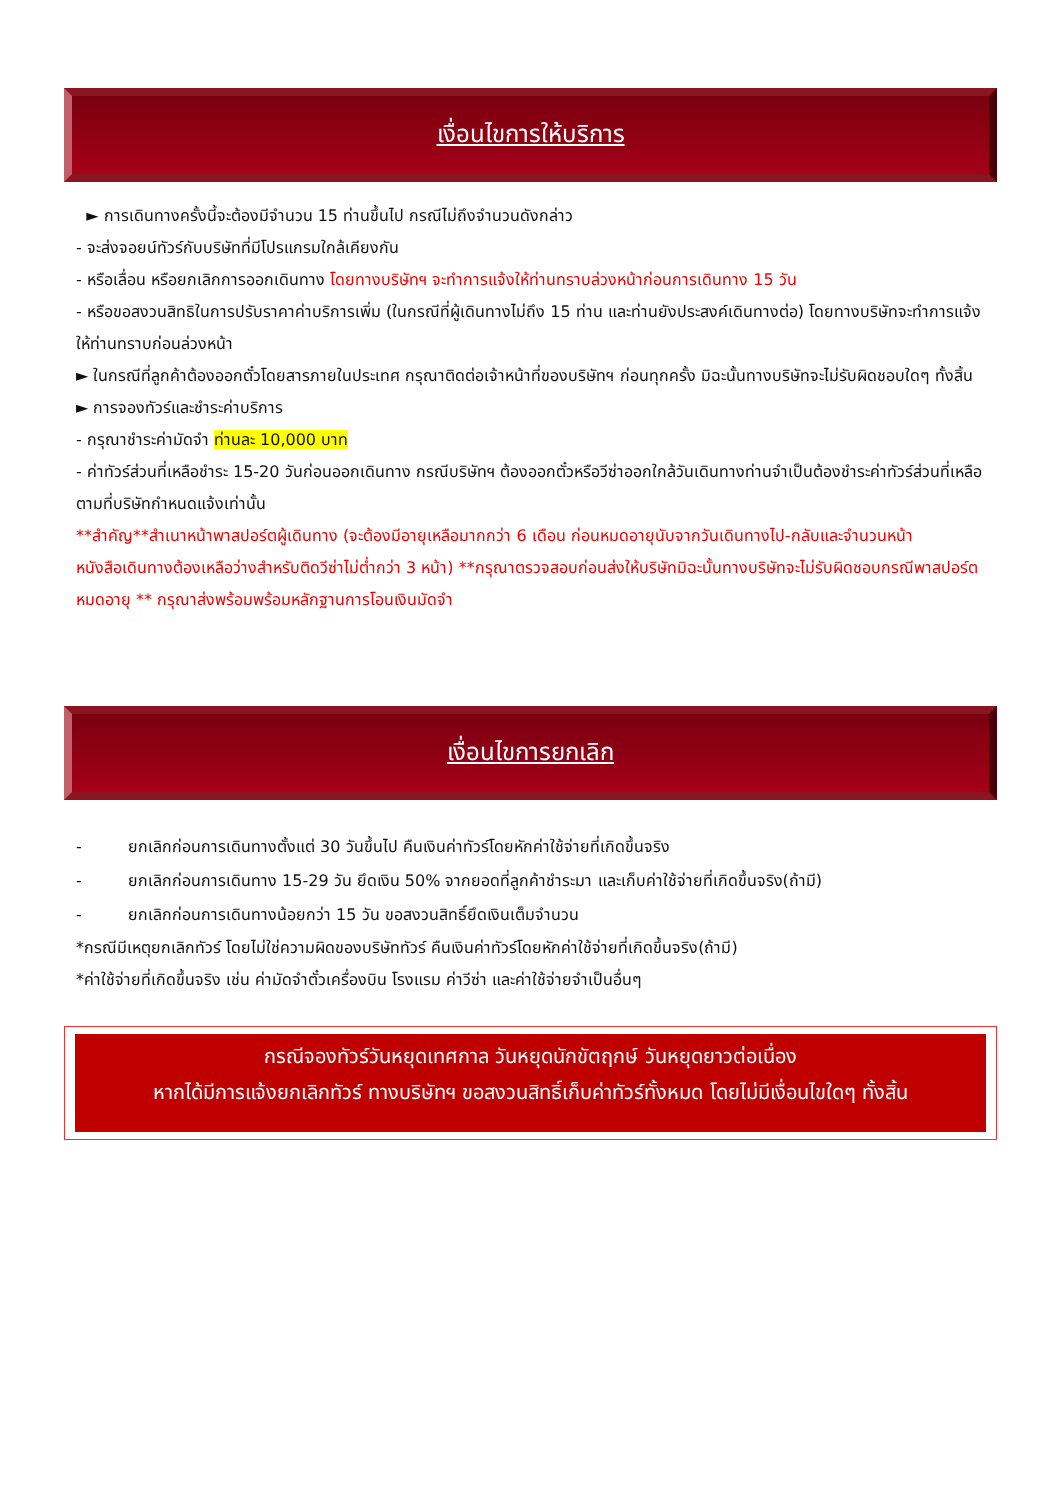เงื่อนไขการให้บริการ
► การเดินทางครั้งนี้จะต้องมีจำนวน 15 ท่านขึ้นไป กรณีไม่ถึงจำนวนดังกล่าว
- จะส่งจอยน์ทัวร์กับบริษัทที่มีโปรแกรมใกล้เคียงกัน
- หรือเลื่อน หรือยกเลิกการออกเดินทาง โดยทางบริษัทฯ จะทำการแจ้งให้ท่านทราบล่วงหน้าก่อนการเดินทาง 15 วัน
- หรือขอสงวนสิทธิในการปรับราคาค่าบริการเพิ่ม (ในกรณีที่ผู้เดินทางไม่ถึง 15 ท่าน และท่านยังประสงค์เดินทางต่อ) โดยทางบริษัทจะทำการแจ้งให้ท่านทราบก่อนล่วงหน้า
► ในกรณีที่ลูกค้าต้องออกตั๋วโดยสารภายในประเทศ กรุณาติดต่อเจ้าหน้าที่ของบริษัทฯ ก่อนทุกครั้ง มิฉะนั้นทางบริษัทจะไม่รับผิดชอบใดๆ ทั้งสิ้น
► การจองทัวร์และชำระค่าบริการ
- กรุณาชำระค่ามัดจำ ท่านละ 10,000 บาท
- ค่าทัวร์ส่วนที่เหลือชำระ 15-20 วันก่อนออกเดินทาง กรณีบริษัทฯ ต้องออกตั๋วหรือวีซ่าออกใกล้วันเดินทางท่านจำเป็นต้องชำระค่าทัวร์ส่วนที่เหลือตามที่บริษัทกำหนดแจ้งเท่านั้น
**สำคัญ**สำเนาหน้าพาสปอร์ตผู้เดินทาง (จะต้องมีอายุเหลือมากกว่า 6 เดือน ก่อนหมดอายุนับจากวันเดินทางไป-กลับและจำนวนหน้าหนังสือเดินทางต้องเหลือว่างสำหรับติดวีซ่าไม่ต่ำกว่า 3 หน้า) **กรุณาตรวจสอบก่อนส่งให้บริษัทมิฉะนั้นทางบริษัทจะไม่รับผิดชอบกรณีพาสปอร์ตหมดอายุ ** กรุณาส่งพร้อมพร้อมหลักฐานการโอนเงินมัดจำ
เงื่อนไขการยกเลิก
- ยกเลิกก่อนการเดินทางตั้งแต่ 30 วันขึ้นไป คืนเงินค่าทัวร์โดยหักค่าใช้จ่ายที่เกิดขึ้นจริง
- ยกเลิกก่อนการเดินทาง 15-29 วัน ยึดเงิน 50% จากยอดที่ลูกค้าชำระมา และเก็บค่าใช้จ่ายที่เกิดขึ้นจริง(ถ้ามี)
- ยกเลิกก่อนการเดินทางน้อยกว่า 15 วัน ขอสงวนสิทธิ์ยึดเงินเต็มจำนวน
*กรณีมีเหตุยกเลิกทัวร์ โดยไม่ใช่ความผิดของบริษัททัวร์ คืนเงินค่าทัวร์โดยหักค่าใช้จ่ายที่เกิดขึ้นจริง(ถ้ามี)
*ค่าใช้จ่ายที่เกิดขึ้นจริง เช่น ค่ามัดจำตั๋วเครื่องบิน โรงแรม ค่าวีซ่า และค่าใช้จ่ายจำเป็นอื่นๆ
กรณีจองทัวร์วันหยุดเทศกาล วันหยุดนักขัตฤกษ์ วันหยุดยาวต่อเนื่อง
หากได้มีการแจ้งยกเลิกทัวร์ ทางบริษัทฯ ขอสงวนสิทธิ์เก็บค่าทัวร์ทั้งหมด โดยไม่มีเงื่อนไขใดๆ ทั้งสิ้น